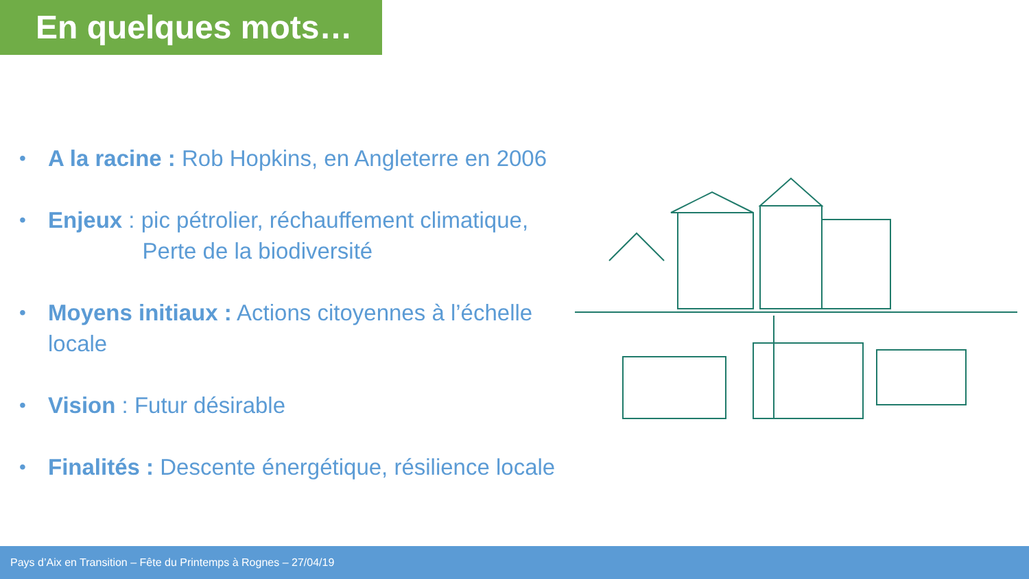En quelques mots…
• A la racine : Rob Hopkins, en Angleterre en 2006
• Enjeux : pic pétrolier, réchauffement climatique,
Perte de la biodiversité
• Moyens initiaux : Actions citoyennes à l’échelle locale
• Vision : Futur désirable
• Finalités : Descente énergétique, résilience locale
Pays d’Aix en Transition – Fête du Printemps à Rognes – 27/04/19